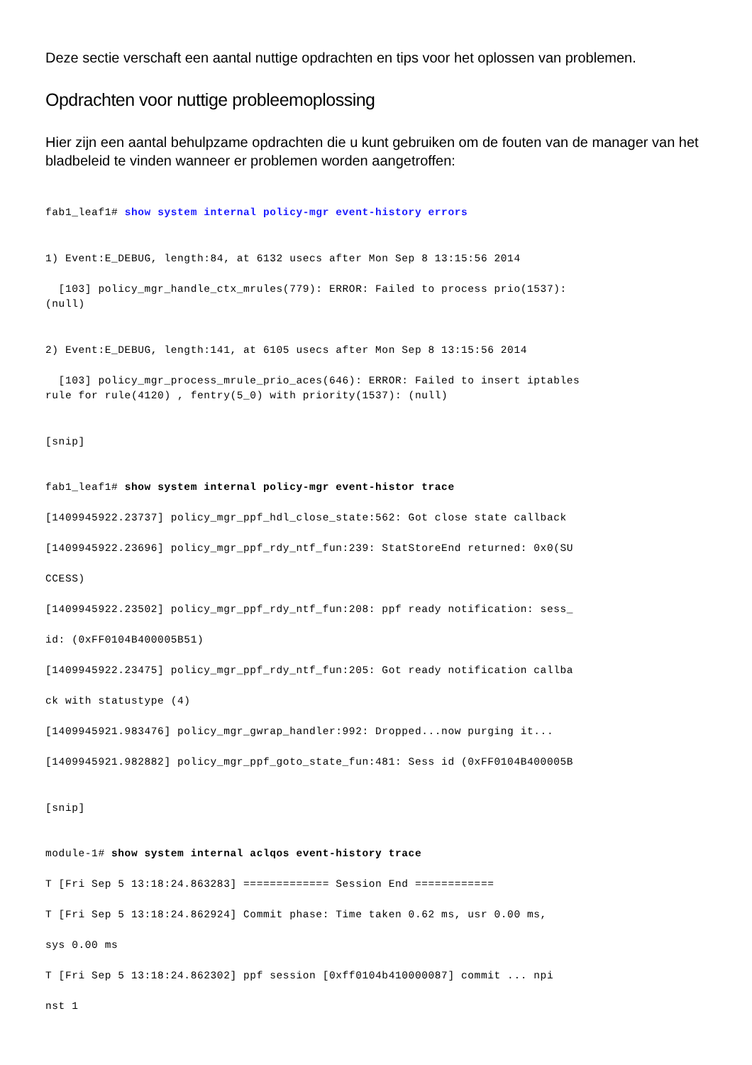Deze sectie verschaft een aantal nuttige opdrachten en tips voor het oplossen van problemen.
Opdrachten voor nuttige probleemoplossing
Hier zijn een aantal behulpzame opdrachten die u kunt gebruiken om de fouten van de manager van het bladbeleid te vinden wanneer er problemen worden aangetroffen:
fab1_leaf1# show system internal policy-mgr event-history errors


1) Event:E_DEBUG, length:84, at 6132 usecs after Mon Sep 8 13:15:56 2014

  [103] policy_mgr_handle_ctx_mrules(779): ERROR: Failed to process prio(1537):
(null)


2) Event:E_DEBUG, length:141, at 6105 usecs after Mon Sep 8 13:15:56 2014

  [103] policy_mgr_process_mrule_prio_aces(646): ERROR: Failed to insert iptables
rule for rule(4120) , fentry(5_0) with priority(1537): (null)


[snip]


fab1_leaf1# show system internal policy-mgr event-histor trace

[1409945922.23737] policy_mgr_ppf_hdl_close_state:562: Got close state callback

[1409945922.23696] policy_mgr_ppf_rdy_ntf_fun:239: StatStoreEnd returned: 0x0(SU

CCESS)

[1409945922.23502] policy_mgr_ppf_rdy_ntf_fun:208: ppf ready notification: sess_

id: (0xFF0104B400005B51)

[1409945922.23475] policy_mgr_ppf_rdy_ntf_fun:205: Got ready notification callba

ck with statustype (4)

[1409945921.983476] policy_mgr_gwrap_handler:992: Dropped...now purging it...

[1409945921.982882] policy_mgr_ppf_goto_state_fun:481: Sess id (0xFF0104B400005B


[snip]


module-1# show system internal aclqos event-history trace

T [Fri Sep 5 13:18:24.863283] ============= Session End ============

T [Fri Sep 5 13:18:24.862924] Commit phase: Time taken 0.62 ms, usr 0.00 ms,

sys 0.00 ms

T [Fri Sep 5 13:18:24.862302] ppf session [0xff0104b410000087] commit ... npi

nst 1